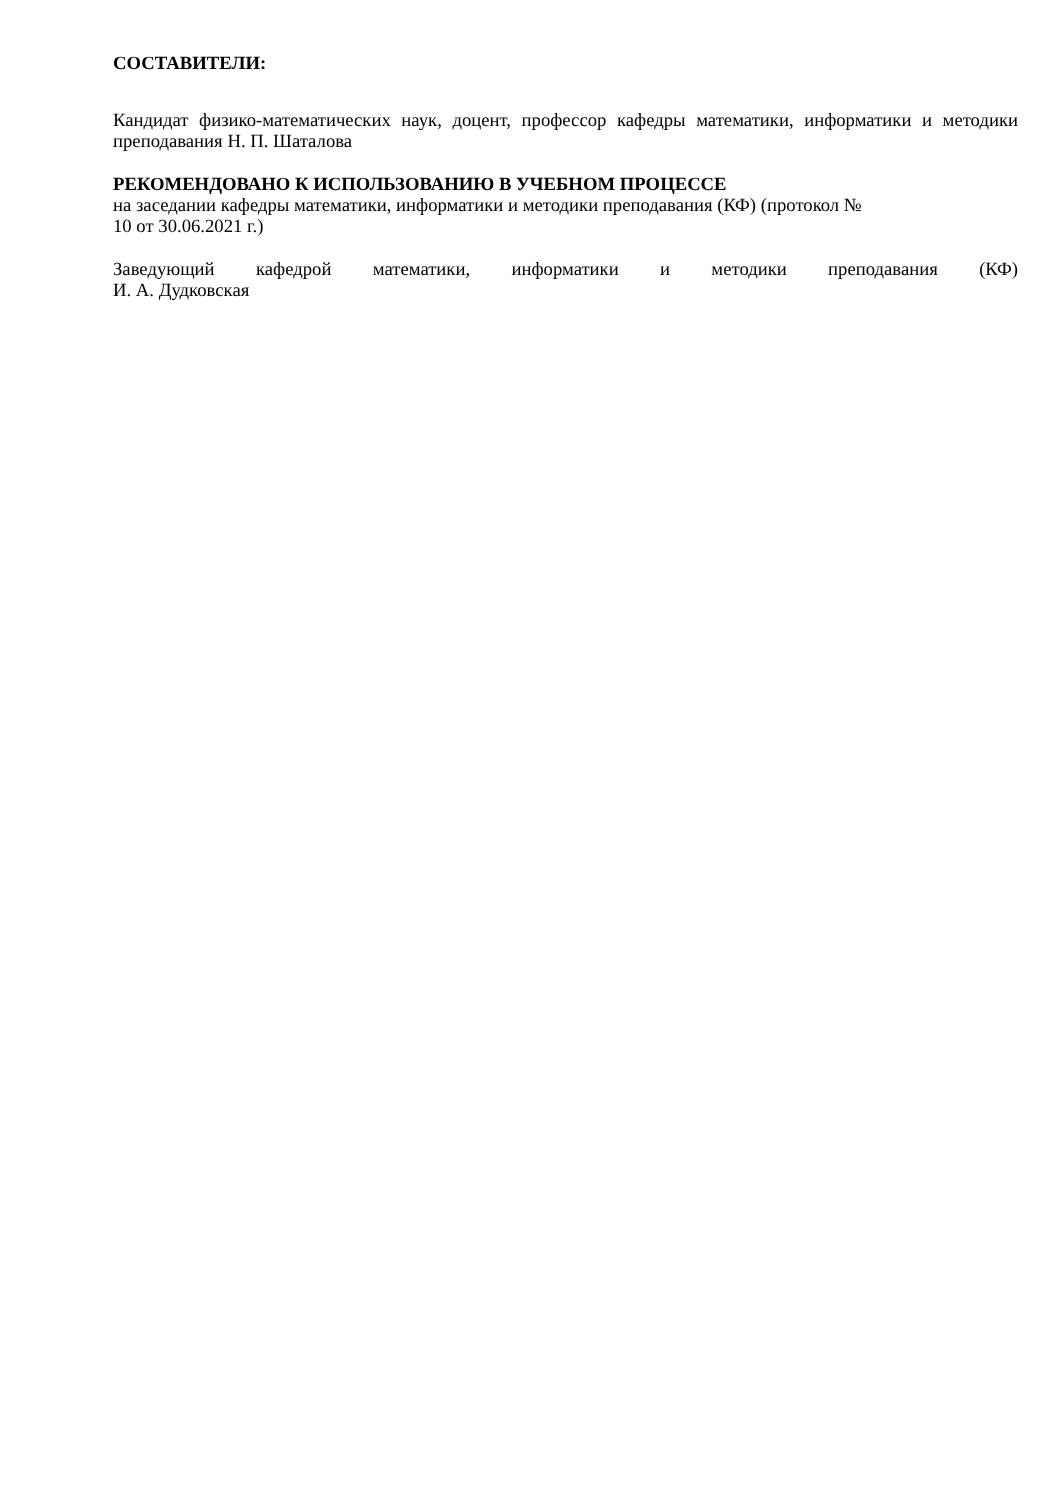СОСТАВИТЕЛИ:
Кандидат физико-математических наук, доцент, профессор кафедры математики, информатики и методики преподавания Н. П. Шаталова
РЕКОМЕНДОВАНО К ИСПОЛЬЗОВАНИЮ В УЧЕБНОМ ПРОЦЕССЕ
на заседании кафедры математики, информатики и методики преподавания (КФ) (протокол №
10 от 30.06.2021 г.)
Заведующий кафедрой математики, информатики и методики преподавания (КФ)
И. А. Дудковская